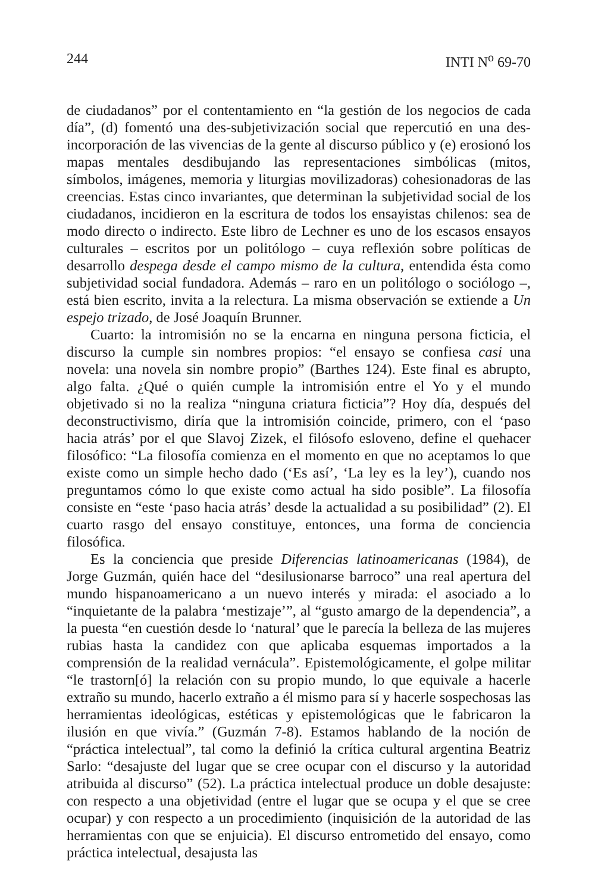244 INTI N<sup>o</sup> 69-70
de ciudadanos” por el contentamiento en “la gestión de los negocios de cada día”, (d) fomentó una des-subjetivización social que repercutió en una des-incorporación de las vivencias de la gente al discurso público y (e) erosionó los mapas mentales desdibujando las representaciones simbólicas (mitos, símbolos, imágenes, memoria y liturgias movilizadoras) cohesionadoras de las creencias. Estas cinco invariantes, que determinan la subjetividad social de los ciudadanos, incidieron en la escritura de todos los ensayistas chilenos: sea de modo directo o indirecto. Este libro de Lechner es uno de los escasos ensayos culturales – escritos por un politólogo – cuya reflexión sobre políticas de desarrollo despega desde el campo mismo de la cultura, entendida ésta como subjetividad social fundadora. Además – raro en un politólogo o sociólogo –, está bien escrito, invita a la relectura. La misma observación se extiende a Un espejo trizado, de José Joaquín Brunner.
Cuarto: la intromisión no se la encarna en ninguna persona ficticia, el discurso la cumple sin nombres propios: “el ensayo se confiesa casi una novela: una novela sin nombre propio” (Barthes 124). Este final es abrupto, algo falta. ¿Qué o quién cumple la intromisión entre el Yo y el mundo objetivado si no la realiza “ninguna criatura ficticia”? Hoy día, después del deconstructivismo, diría que la intromisión coincide, primero, con el ‘paso hacia atrás’ por el que Slavoj Zizek, el filósofo esloveno, define el quehacer filosófico: “La filosofía comienza en el momento en que no aceptamos lo que existe como un simple hecho dado (‘Es así’, ‘La ley es la ley’), cuando nos preguntamos cómo lo que existe como actual ha sido posible”. La filosofía consiste en “este ‘paso hacia atrás’ desde la actualidad a su posibilidad” (2). El cuarto rasgo del ensayo constituye, entonces, una forma de conciencia filosófica.
Es la conciencia que preside Diferencias latinoamericanas (1984), de Jorge Guzmán, quién hace del “desilusionarse barroco” una real apertura del mundo hispanoamericano a un nuevo interés y mirada: el asociado a lo “inquietante de la palabra ‘mestizaje’”, al “gusto amargo de la dependencia”, a la puesta “en cuestión desde lo ‘natural’ que le parecía la belleza de las mujeres rubias hasta la candidez con que aplicaba esquemas importados a la comprensión de la realidad vernácula”. Epistemológicamente, el golpe militar “le trastorn[ó] la relación con su propio mundo, lo que equivale a hacerle extraño su mundo, hacerlo extraño a él mismo para sí y hacerle sospechosas las herramientas ideológicas, estéticas y epistemológicas que le fabricaron la ilusión en que vivía.” (Guzmán 7-8). Estamos hablando de la noción de “práctica intelectual”, tal como la definió la crítica cultural argentina Beatriz Sarlo: “desajuste del lugar que se cree ocupar con el discurso y la autoridad atribuida al discurso” (52). La práctica intelectual produce un doble desajuste: con respecto a una objetividad (entre el lugar que se ocupa y el que se cree ocupar) y con respecto a un procedimiento (inquisición de la autoridad de las herramientas con que se enjuicia). El discurso entrometido del ensayo, como práctica intelectual, desajusta las